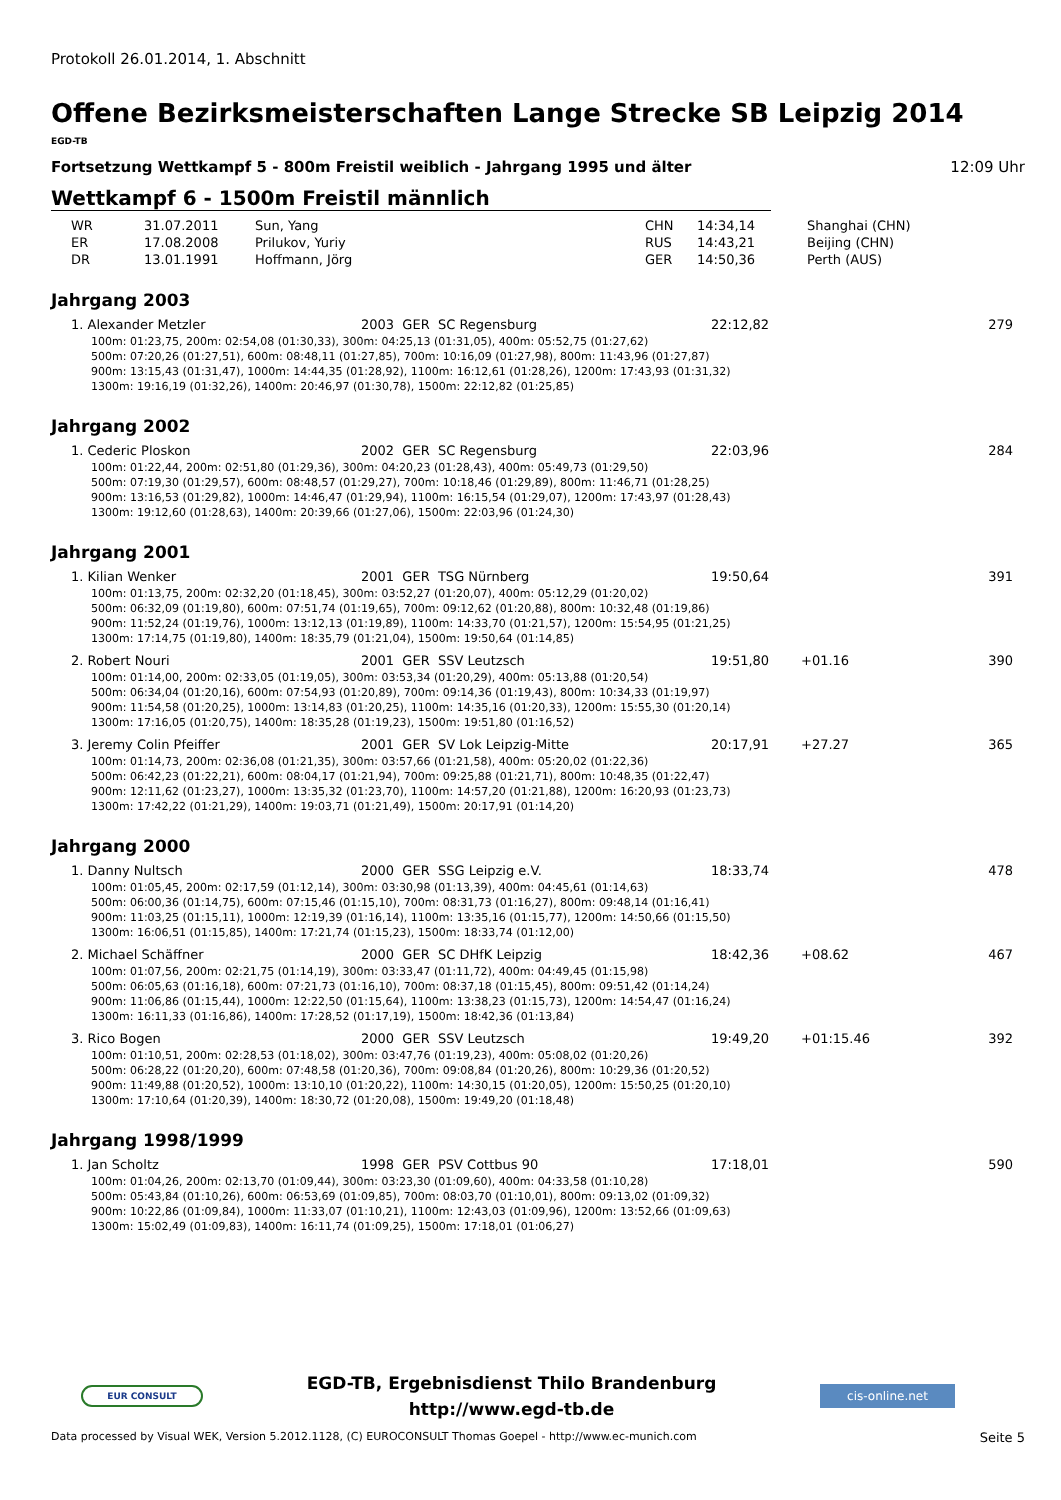Protokoll 26.01.2014, 1. Abschnitt
Offene Bezirksmeisterschaften Lange Strecke SB Leipzig 2014
EGD-TB
Fortsetzung Wettkampf 5 - 800m Freistil weiblich - Jahrgang 1995 und älter 12:09 Uhr
Wettkampf 6 - 1500m Freistil männlich
| WR | 31.07.2011 | Sun, Yang | CHN | 14:34,14 | Shanghai (CHN) |
| ER | 17.08.2008 | Prilukov, Yuriy | RUS | 14:43,21 | Beijing (CHN) |
| DR | 13.01.1991 | Hoffmann, Jörg | GER | 14:50,36 | Perth (AUS) |
Jahrgang 2003
| 1. Alexander Metzler | 2003 GER SC Regensburg | 22:12,82 | | 279 |
100m: 01:23,75, 200m: 02:54,08 (01:30,33), 300m: 04:25,13 (01:31,05), 400m: 05:52,75 (01:27,62)
500m: 07:20,26 (01:27,51), 600m: 08:48,11 (01:27,85), 700m: 10:16,09 (01:27,98), 800m: 11:43,96 (01:27,87)
900m: 13:15,43 (01:31,47), 1000m: 14:44,35 (01:28,92), 1100m: 16:12,61 (01:28,26), 1200m: 17:43,93 (01:31,32)
1300m: 19:16,19 (01:32,26), 1400m: 20:46,97 (01:30,78), 1500m: 22:12,82 (01:25,85)
Jahrgang 2002
| 1. Cederic Ploskon | 2002 GER SC Regensburg | 22:03,96 | | 284 |
100m: 01:22,44, 200m: 02:51,80 (01:29,36), 300m: 04:20,23 (01:28,43), 400m: 05:49,73 (01:29,50)
500m: 07:19,30 (01:29,57), 600m: 08:48,57 (01:29,27), 700m: 10:18,46 (01:29,89), 800m: 11:46,71 (01:28,25)
900m: 13:16,53 (01:29,82), 1000m: 14:46,47 (01:29,94), 1100m: 16:15,54 (01:29,07), 1200m: 17:43,97 (01:28,43)
1300m: 19:12,60 (01:28,63), 1400m: 20:39,66 (01:27,06), 1500m: 22:03,96 (01:24,30)
Jahrgang 2001
| 1. Kilian Wenker | 2001 GER TSG Nürnberg | 19:50,64 | | 391 |
100m: 01:13,75, 200m: 02:32,20 (01:18,45), 300m: 03:52,27 (01:20,07), 400m: 05:12,29 (01:20,02)
500m: 06:32,09 (01:19,80), 600m: 07:51,74 (01:19,65), 700m: 09:12,62 (01:20,88), 800m: 10:32,48 (01:19,86)
900m: 11:52,24 (01:19,76), 1000m: 13:12,13 (01:19,89), 1100m: 14:33,70 (01:21,57), 1200m: 15:54,95 (01:21,25)
1300m: 17:14,75 (01:19,80), 1400m: 18:35,79 (01:21,04), 1500m: 19:50,64 (01:14,85)
| 2. Robert Nouri | 2001 GER SSV Leutzsch | 19:51,80 | +01.16 | 390 |
100m: 01:14,00, 200m: 02:33,05 (01:19,05), 300m: 03:53,34 (01:20,29), 400m: 05:13,88 (01:20,54)
500m: 06:34,04 (01:20,16), 600m: 07:54,93 (01:20,89), 700m: 09:14,36 (01:19,43), 800m: 10:34,33 (01:19,97)
900m: 11:54,58 (01:20,25), 1000m: 13:14,83 (01:20,25), 1100m: 14:35,16 (01:20,33), 1200m: 15:55,30 (01:20,14)
1300m: 17:16,05 (01:20,75), 1400m: 18:35,28 (01:19,23), 1500m: 19:51,80 (01:16,52)
| 3. Jeremy Colin Pfeiffer | 2001 GER SV Lok Leipzig-Mitte | 20:17,91 | +27.27 | 365 |
100m: 01:14,73, 200m: 02:36,08 (01:21,35), 300m: 03:57,66 (01:21,58), 400m: 05:20,02 (01:22,36)
500m: 06:42,23 (01:22,21), 600m: 08:04,17 (01:21,94), 700m: 09:25,88 (01:21,71), 800m: 10:48,35 (01:22,47)
900m: 12:11,62 (01:23,27), 1000m: 13:35,32 (01:23,70), 1100m: 14:57,20 (01:21,88), 1200m: 16:20,93 (01:23,73)
1300m: 17:42,22 (01:21,29), 1400m: 19:03,71 (01:21,49), 1500m: 20:17,91 (01:14,20)
Jahrgang 2000
| 1. Danny Nultsch | 2000 GER SSG Leipzig e.V. | 18:33,74 | | 478 |
100m: 01:05,45, 200m: 02:17,59 (01:12,14), 300m: 03:30,98 (01:13,39), 400m: 04:45,61 (01:14,63)
500m: 06:00,36 (01:14,75), 600m: 07:15,46 (01:15,10), 700m: 08:31,73 (01:16,27), 800m: 09:48,14 (01:16,41)
900m: 11:03,25 (01:15,11), 1000m: 12:19,39 (01:16,14), 1100m: 13:35,16 (01:15,77), 1200m: 14:50,66 (01:15,50)
1300m: 16:06,51 (01:15,85), 1400m: 17:21,74 (01:15,23), 1500m: 18:33,74 (01:12,00)
| 2. Michael Schäffner | 2000 GER SC DHfK Leipzig | 18:42,36 | +08.62 | 467 |
100m: 01:07,56, 200m: 02:21,75 (01:14,19), 300m: 03:33,47 (01:11,72), 400m: 04:49,45 (01:15,98)
500m: 06:05,63 (01:16,18), 600m: 07:21,73 (01:16,10), 700m: 08:37,18 (01:15,45), 800m: 09:51,42 (01:14,24)
900m: 11:06,86 (01:15,44), 1000m: 12:22,50 (01:15,64), 1100m: 13:38,23 (01:15,73), 1200m: 14:54,47 (01:16,24)
1300m: 16:11,33 (01:16,86), 1400m: 17:28,52 (01:17,19), 1500m: 18:42,36 (01:13,84)
| 3. Rico Bogen | 2000 GER SSV Leutzsch | 19:49,20 | +01:15.46 | 392 |
100m: 01:10,51, 200m: 02:28,53 (01:18,02), 300m: 03:47,76 (01:19,23), 400m: 05:08,02 (01:20,26)
500m: 06:28,22 (01:20,20), 600m: 07:48,58 (01:20,36), 700m: 09:08,84 (01:20,26), 800m: 10:29,36 (01:20,52)
900m: 11:49,88 (01:20,52), 1000m: 13:10,10 (01:20,22), 1100m: 14:30,15 (01:20,05), 1200m: 15:50,25 (01:20,10)
1300m: 17:10,64 (01:20,39), 1400m: 18:30,72 (01:20,08), 1500m: 19:49,20 (01:18,48)
Jahrgang 1998/1999
| 1. Jan Scholtz | 1998 GER PSV Cottbus 90 | 17:18,01 | | 590 |
100m: 01:04,26, 200m: 02:13,70 (01:09,44), 300m: 03:23,30 (01:09,60), 400m: 04:33,58 (01:10,28)
500m: 05:43,84 (01:10,26), 600m: 06:53,69 (01:09,85), 700m: 08:03,70 (01:10,01), 800m: 09:13,02 (01:09,32)
900m: 10:22,86 (01:09,84), 1000m: 11:33,07 (01:10,21), 1100m: 12:43,03 (01:09,96), 1200m: 13:52,66 (01:09,63)
1300m: 15:02,49 (01:09,83), 1400m: 16:11,74 (01:09,25), 1500m: 17:18,01 (01:06,27)
EUR CONSULT
EGD-TB, Ergebnisdienst Thilo Brandenburg
http://www.egd-tb.de
cis-online.net
Data processed by Visual WEK, Version 5.2012.1128, (C) EUROCONSULT Thomas Goepel - http://www.ec-munich.com Seite 5